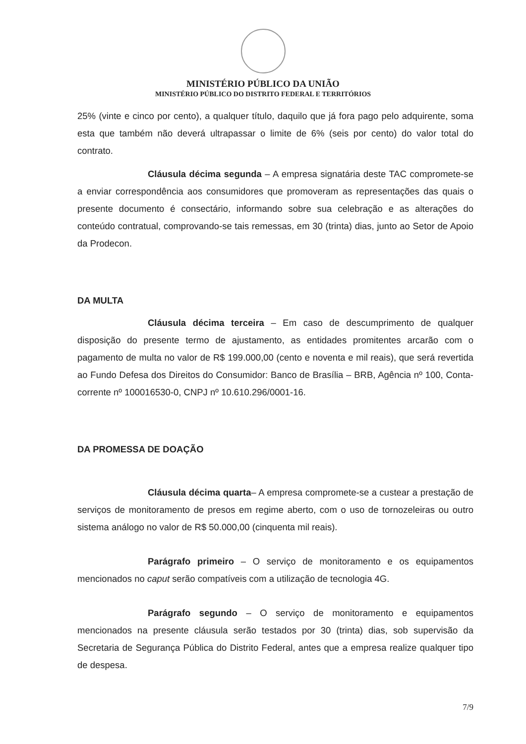MINISTÉRIO PÚBLICO DA UNIÃO
MINISTÉRIO PÚBLICO DO DISTRITO FEDERAL E TERRITÓRIOS
25% (vinte e cinco por cento), a qualquer título, daquilo que já fora pago pelo adquirente, soma esta que também não deverá ultrapassar o limite de 6% (seis por cento) do valor total do contrato.
Cláusula décima segunda – A empresa signatária deste TAC compromete-se a enviar correspondência aos consumidores que promoveram as representações das quais o presente documento é consectário, informando sobre sua celebração e as alterações do conteúdo contratual, comprovando-se tais remessas, em 30 (trinta) dias, junto ao Setor de Apoio da Prodecon.
DA MULTA
Cláusula décima terceira – Em caso de descumprimento de qualquer disposição do presente termo de ajustamento, as entidades promitentes arcarão com o pagamento de multa no valor de R$ 199.000,00 (cento e noventa e mil reais), que será revertida ao Fundo Defesa dos Direitos do Consumidor: Banco de Brasília – BRB, Agência nº 100, Conta-corrente nº 100016530-0, CNPJ nº 10.610.296/0001-16.
DA PROMESSA DE DOAÇÃO
Cláusula décima quarta– A empresa compromete-se a custear a prestação de serviços de monitoramento de presos em regime aberto, com o uso de tornozeleiras ou outro sistema análogo no valor de R$ 50.000,00 (cinquenta mil reais).
Parágrafo primeiro – O serviço de monitoramento e os equipamentos mencionados no caput serão compatíveis com a utilização de tecnologia 4G.
Parágrafo segundo – O serviço de monitoramento e equipamentos mencionados na presente cláusula serão testados por 30 (trinta) dias, sob supervisão da Secretaria de Segurança Pública do Distrito Federal, antes que a empresa realize qualquer tipo de despesa.
7/9